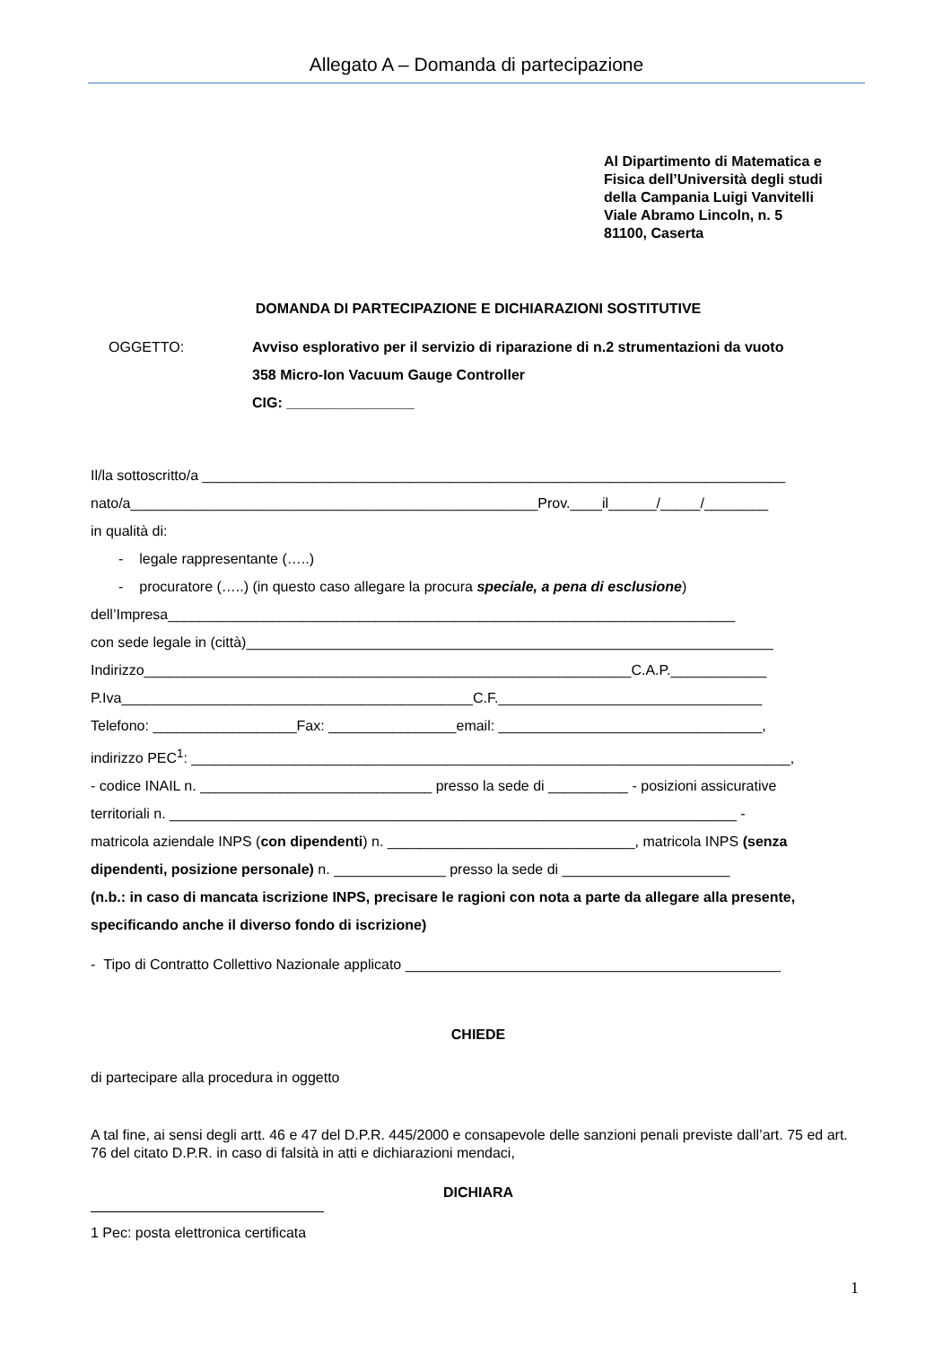Allegato A – Domanda di partecipazione
Al Dipartimento di Matematica e
Fisica dell’Università degli studi
della Campania Luigi Vanvitelli
Viale Abramo Lincoln, n. 5
81100, Caserta
DOMANDA DI PARTECIPAZIONE E DICHIARAZIONI SOSTITUTIVE
OGGETTO: Avviso esplorativo per il servizio di riparazione di n.2 strumentazioni da vuoto
358 Micro-Ion Vacuum Gauge Controller
CIG: ________________
Il/la sottoscritto/a _________________________________________________________________________
nato/a___________________________________________________Prov.____il______/_____/________
in qualità di:
- legale rappresentante (…..)
- procuratore (…..) (in questo caso allegare la procura speciale, a pena di esclusione)
dell’Impresa_______________________________________________________________________
con sede legale in (città)__________________________________________________________________
Indirizzo_____________________________________________________________C.A.P.____________
P.Iva____________________________________________C.F._________________________________
Telefono: __________________Fax: ________________email: _________________________________,
indirizzo PEC<sup>1</sup>: ___________________________________________________________________________,
- codice INAIL n. _____________________________ presso la sede di __________ - posizioni assicurative
territoriali n. _______________________________________________________________________ -
matricola aziendale INPS (con dipendenti) n. _______________________________, matricola INPS (senza
dipendenti, posizione personale) n. ______________ presso la sede di _____________________
(n.b.: in caso di mancata iscrizione INPS, precisare le ragioni con nota a parte da allegare alla presente,
specificando anche il diverso fondo di iscrizione)
- Tipo di Contratto Collettivo Nazionale applicato _______________________________________________
CHIEDE
di partecipare alla procedura in oggetto
A tal fine, ai sensi degli artt. 46 e 47 del D.P.R. 445/2000 e consapevole delle sanzioni penali previste dall’art. 75 ed art. 76 del citato D.P.R. in caso di falsità in atti e dichiarazioni mendaci,
DICHIARA
1 Pec: posta elettronica certificata
1